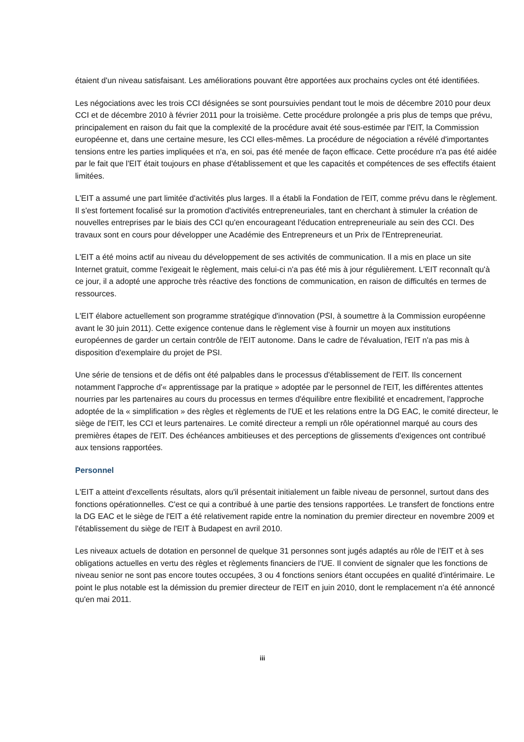étaient d'un niveau satisfaisant. Les améliorations pouvant être apportées aux prochains cycles ont été identifiées.
Les négociations avec les trois CCI désignées se sont poursuivies pendant tout le mois de décembre 2010 pour deux CCI et de décembre 2010 à février 2011 pour la troisième. Cette procédure prolongée a pris plus de temps que prévu, principalement en raison du fait que la complexité de la procédure avait été sous-estimée par l'EIT, la Commission européenne et, dans une certaine mesure, les CCI elles-mêmes. La procédure de négociation a révélé d'importantes tensions entre les parties impliquées et n'a, en soi, pas été menée de façon efficace. Cette procédure n'a pas été aidée par le fait que l'EIT était toujours en phase d'établissement et que les capacités et compétences de ses effectifs étaient limitées.
L'EIT a assumé une part limitée d'activités plus larges. Il a établi la Fondation de l'EIT, comme prévu dans le règlement. Il s'est fortement focalisé sur la promotion d'activités entrepreneuriales, tant en cherchant à stimuler la création de nouvelles entreprises par le biais des CCI qu'en encourageant l'éducation entrepreneuriale au sein des CCI. Des travaux sont en cours pour développer une Académie des Entrepreneurs et un Prix de l'Entrepreneuriat.
L'EIT a été moins actif au niveau du développement de ses activités de communication. Il a mis en place un site Internet gratuit, comme l'exigeait le règlement, mais celui-ci n'a pas été mis à jour régulièrement. L'EIT reconnaît qu'à ce jour, il a adopté une approche très réactive des fonctions de communication, en raison de difficultés en termes de ressources.
L'EIT élabore actuellement son programme stratégique d'innovation (PSI, à soumettre à la Commission européenne avant le 30 juin 2011). Cette exigence contenue dans le règlement vise à fournir un moyen aux institutions européennes de garder un certain contrôle de l'EIT autonome. Dans le cadre de l'évaluation, l'EIT n'a pas mis à disposition d'exemplaire du projet de PSI.
Une série de tensions et de défis ont été palpables dans le processus d'établissement de l'EIT. Ils concernent notamment l'approche d'« apprentissage par la pratique » adoptée par le personnel de l'EIT, les différentes attentes nourries par les partenaires au cours du processus en termes d'équilibre entre flexibilité et encadrement, l'approche adoptée de la « simplification » des règles et règlements de l'UE et les relations entre la DG EAC, le comité directeur, le siège de l'EIT, les CCI et leurs partenaires. Le comité directeur a rempli un rôle opérationnel marqué au cours des premières étapes de l'EIT. Des échéances ambitieuses et des perceptions de glissements d'exigences ont contribué aux tensions rapportées.
Personnel
L'EIT a atteint d'excellents résultats, alors qu'il présentait initialement un faible niveau de personnel, surtout dans des fonctions opérationnelles. C'est ce qui a contribué à une partie des tensions rapportées. Le transfert de fonctions entre la DG EAC et le siège de l'EIT a été relativement rapide entre la nomination du premier directeur en novembre 2009 et l'établissement du siège de l'EIT à Budapest en avril 2010.
Les niveaux actuels de dotation en personnel de quelque 31 personnes sont jugés adaptés au rôle de l'EIT et à ses obligations actuelles en vertu des règles et règlements financiers de l'UE. Il convient de signaler que les fonctions de niveau senior ne sont pas encore toutes occupées, 3 ou 4 fonctions seniors étant occupées en qualité d'intérimaire. Le point le plus notable est la démission du premier directeur de l'EIT en juin 2010, dont le remplacement n'a été annoncé qu'en mai 2011.
iii